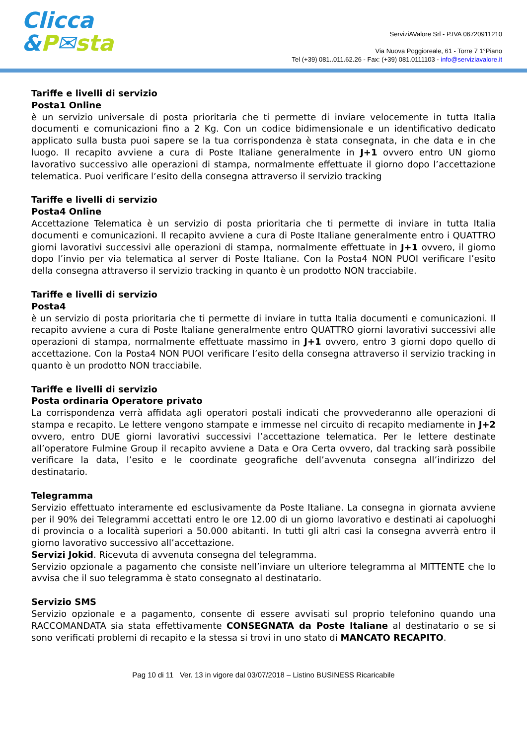Clicca
&P✉sta
ServiziAValore Srl - P.IVA 06720911210
Via Nuova Poggioreale, 61 - Torre 7 1°Piano
Tel (+39) 081..011.62.26 - Fax: (+39) 081.0111103 - info@serviziavalore.it
Tariffe e livelli di servizio
Posta1 Online
è un servizio universale di posta prioritaria che ti permette di inviare velocemente in tutta Italia documenti e comunicazioni fino a 2 Kg. Con un codice bidimensionale e un identificativo dedicato applicato sulla busta puoi sapere se la tua corrispondenza è stata consegnata, in che data e in che luogo. Il recapito avviene a cura di Poste Italiane generalmente in J+1 ovvero entro UN giorno lavorativo successivo alle operazioni di stampa, normalmente effettuate il giorno dopo l’accettazione telematica. Puoi verificare l’esito della consegna attraverso il servizio tracking
Tariffe e livelli di servizio
Posta4 Online
Accettazione Telematica è un servizio di posta prioritaria che ti permette di inviare in tutta Italia documenti e comunicazioni. Il recapito avviene a cura di Poste Italiane generalmente entro i QUATTRO giorni lavorativi successivi alle operazioni di stampa, normalmente effettuate in J+1 ovvero, il giorno dopo l’invio per via telematica al server di Poste Italiane. Con la Posta4 NON PUOI verificare l’esito della consegna attraverso il servizio tracking in quanto è un prodotto NON tracciabile.
Tariffe e livelli di servizio
Posta4
è un servizio di posta prioritaria che ti permette di inviare in tutta Italia documenti e comunicazioni. Il recapito avviene a cura di Poste Italiane generalmente entro QUATTRO giorni lavorativi successivi alle operazioni di stampa, normalmente effettuate massimo in J+1 ovvero, entro 3 giorni dopo quello di accettazione. Con la Posta4 NON PUOI verificare l’esito della consegna attraverso il servizio tracking in quanto è un prodotto NON tracciabile.
Tariffe e livelli di servizio
Posta ordinaria Operatore privato
La corrispondenza verrà affidata agli operatori postali indicati che provvederanno alle operazioni di stampa e recapito. Le lettere vengono stampate e immesse nel circuito di recapito mediamente in J+2 ovvero, entro DUE giorni lavorativi successivi l’accettazione telematica. Per le lettere destinate all’operatore Fulmine Group il recapito avviene a Data e Ora Certa ovvero, dal tracking sarà possibile verificare la data, l’esito e le coordinate geografiche dell’avvenuta consegna all’indirizzo del destinatario.
Telegramma
Servizio effettuato interamente ed esclusivamente da Poste Italiane. La consegna in giornata avviene per il 90% dei Telegrammi accettati entro le ore 12.00 di un giorno lavorativo e destinati ai capoluoghi di provincia o a località superiori a 50.000 abitanti. In tutti gli altri casi la consegna avverrà entro il giorno lavorativo successivo all’accettazione.
Servizi Jokid. Ricevuta di avvenuta consegna del telegramma.
Servizio opzionale a pagamento che consiste nell’inviare un ulteriore telegramma al MITTENTE che lo avvisa che il suo telegramma è stato consegnato al destinatario.
Servizio SMS
Servizio opzionale e a pagamento, consente di essere avvisati sul proprio telefonino quando una RACCOMANDATA sia stata effettivamente CONSEGNATA da Poste Italiane al destinatario o se si sono verificati problemi di recapito e la stessa si trovi in uno stato di MANCATO RECAPITO.
Pag 10 di 11 Ver. 13 in vigore dal 03/07/2018 – Listino BUSINESS Ricaricabile